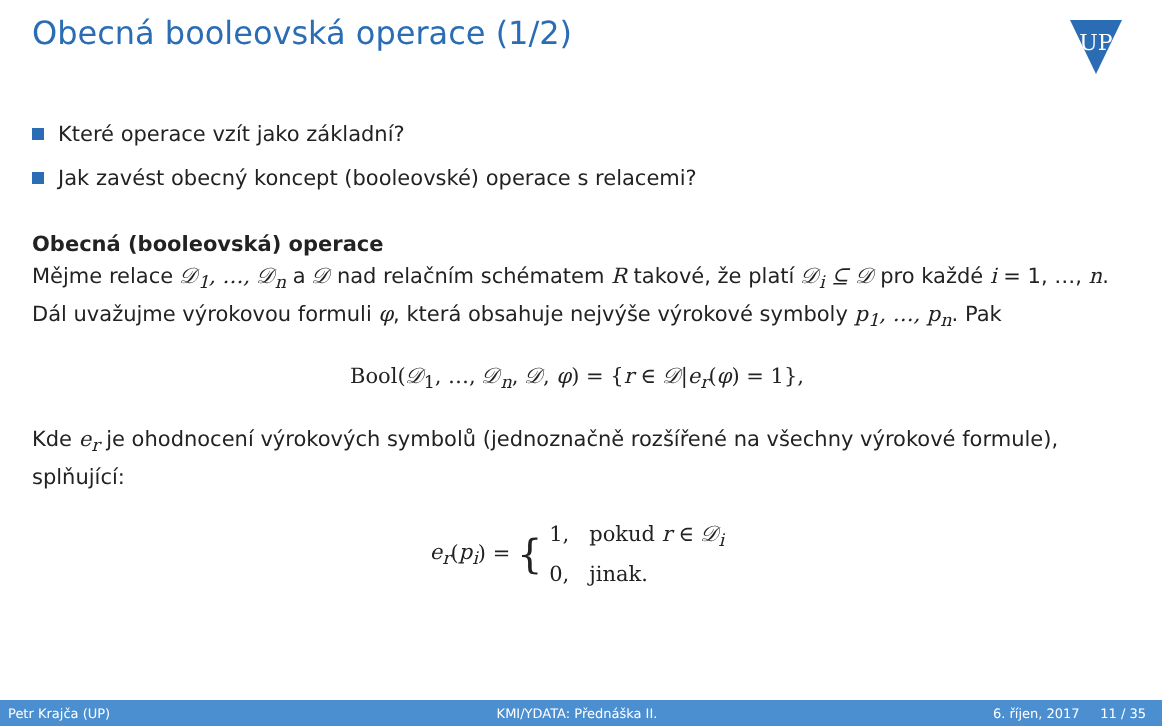Obecná booleovská operace (1/2)
UP
Které operace vzít jako základní?
Jak zavést obecný koncept (booleovské) operace s relacemi?
Obecná (booleovská) operace
Mějme relace 𝒟<sub>1</sub>, …, 𝒟<sub>n</sub> a 𝒟 nad relačním schématem R takové, že platí 𝒟<sub>i</sub> ⊆ 𝒟 pro každé i = 1, …, n. Dál uvažujme výrokovou formuli φ, která obsahuje nejvýše výrokové symboly p<sub>1</sub>, …, p<sub>n</sub>. Pak
Bool(𝒟<sub>1</sub>, …, 𝒟<sub>n</sub>, 𝒟, φ) = {r ∈ 𝒟|e<sub>r</sub>(φ) = 1},
Kde e<sub>r</sub> je ohodnocení výrokových symbolů (jednoznačně rozšířené na všechny výrokové formule), splňující:
e<sub>r</sub>(p<sub>i</sub>) = { 1, pokud r ∈ 𝒟<sub>i</sub>
0, jinak.
Petr Krajča (UP) KMI/YDATA: Přednáška II. 6. říjen, 2017 11 / 35